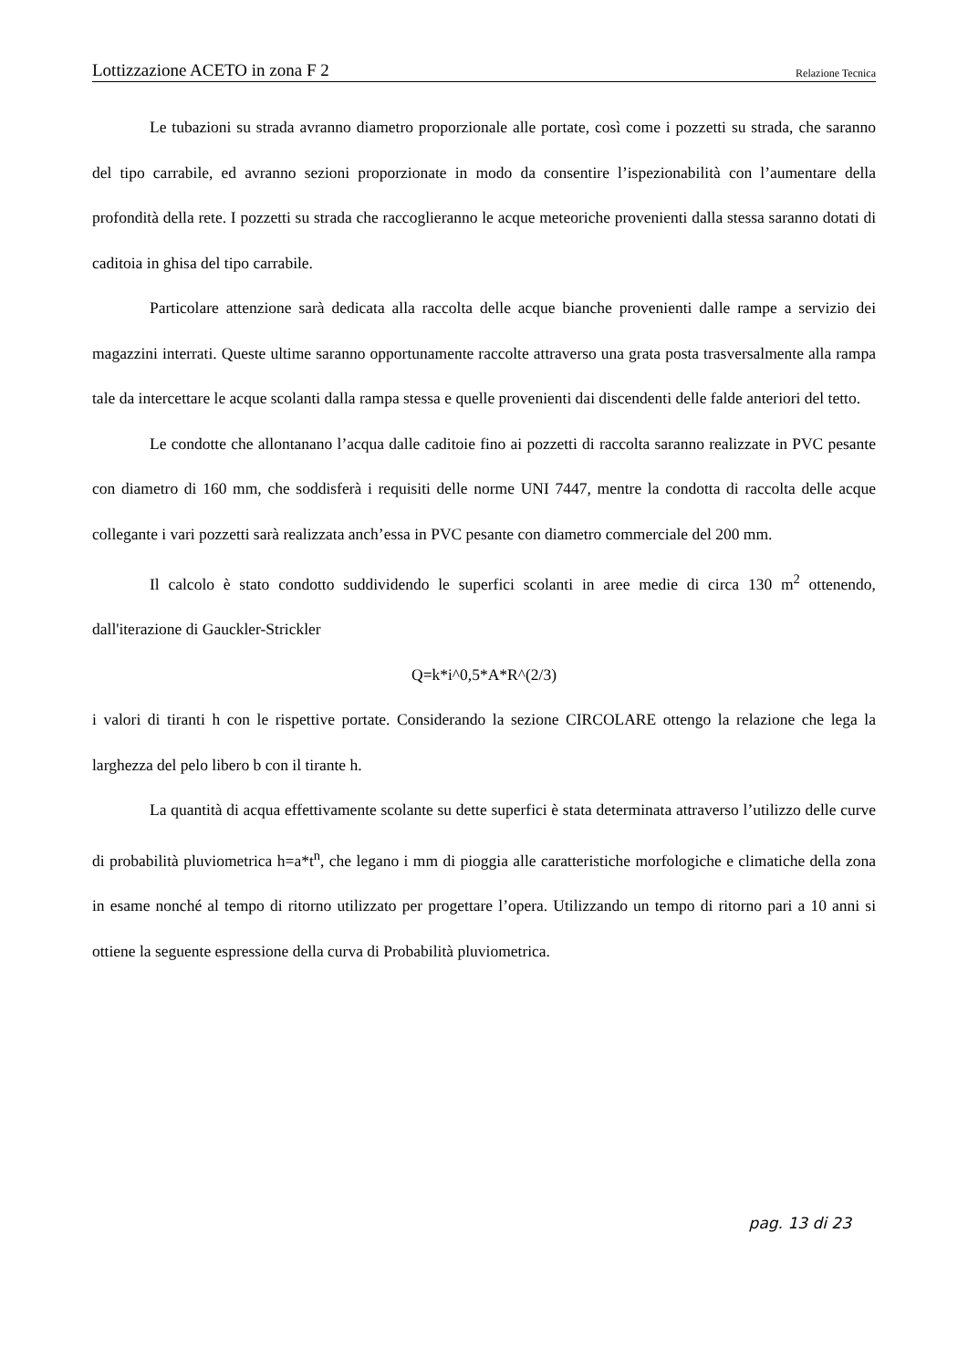Lottizzazione ACETO in zona F 2 Relazione Tecnica
Le tubazioni su strada avranno diametro proporzionale alle portate, così come i pozzetti su strada, che saranno del tipo carrabile, ed avranno sezioni proporzionate in modo da consentire l’ispezionabilità con l’aumentare della profondità della rete. I pozzetti su strada che raccoglieranno le acque meteoriche provenienti dalla stessa saranno dotati di caditoia in ghisa del tipo carrabile.
Particolare attenzione sarà dedicata alla raccolta delle acque bianche provenienti dalle rampe a servizio dei magazzini interrati. Queste ultime saranno opportunamente raccolte attraverso una grata posta trasversalmente alla rampa tale da intercettare le acque scolanti dalla rampa stessa e quelle provenienti dai discendenti delle falde anteriori del tetto.
Le condotte che allontanano l’acqua dalle caditoie fino ai pozzetti di raccolta saranno realizzate in PVC pesante con diametro di 160 mm, che soddisferà i requisiti delle norme UNI 7447, mentre la condotta di raccolta delle acque collegante i vari pozzetti sarà realizzata anch’essa in PVC pesante con diametro commerciale del 200 mm.
Il calcolo è stato condotto suddividendo le superfici scolanti in aree medie di circa 130 m<sup>2</sup> ottenendo, dall'iterazione di Gauckler-Strickler
Q=k*i^0,5*A*R^(2/3)
i valori di tiranti h con le rispettive portate. Considerando la sezione CIRCOLARE ottengo la relazione che lega la larghezza del pelo libero b con il tirante h.
La quantità di acqua effettivamente scolante su dette superfici è stata determinata attraverso l’utilizzo delle curve di probabilità pluviometrica h=a*t<sup>n</sup>, che legano i mm di pioggia alle caratteristiche morfologiche e climatiche della zona in esame nonché al tempo di ritorno utilizzato per progettare l’opera. Utilizzando un tempo di ritorno pari a 10 anni si ottiene la seguente espressione della curva di Probabilità pluviometrica.
pag. 13 di 23